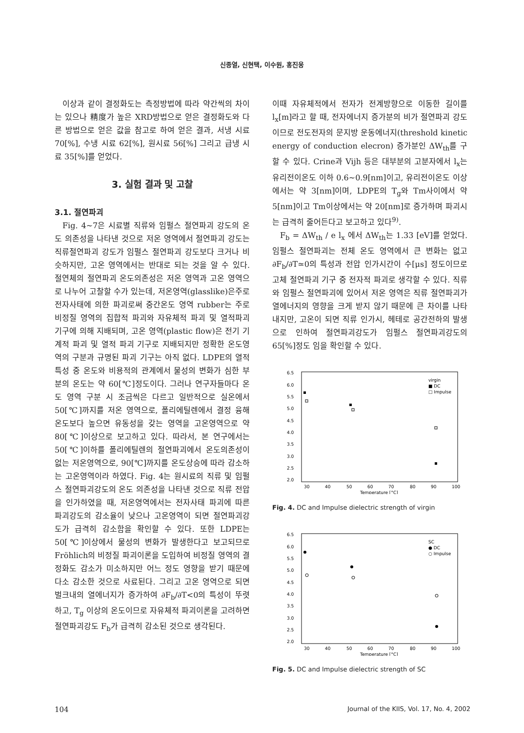신종열, 신현택, 이수원, 홍진웅
이상과 같이 결정화도는 측정방법에 따라 약간씩의 차이는 있으나 精度가 높은 XRD방법으로 얻은 결정화도와 다른 방법으로 얻은 값을 참고로 하여 얻은 결과, 서냉 시료 70[%], 수냉 시료 62[%], 원시료 56[%] 그리고 급냉 시료 35[%]를 얻었다.
3. 실험 결과 및 고찰
3.1. 절연파괴
Fig. 4~7은 시료별 직류와 임펄스 절연파괴 강도의 온도 의존성을 나타낸 것으로 저온 영역에서 절연파괴 강도는 직류절연파괴 강도가 임펄스 절연파괴 강도보다 크거나 비슷하지만, 고온 영역에서는 반대로 되는 것을 알 수 있다. 절연체의 절연파괴 온도의존성은 저온 영역과 고온 영역으로 나누어 고찰할 수가 있는데, 저온영역(glasslike)은주로 전자사태에 의한 파괴로써 중간온도 영역 rubber는 주로 비정질 영역의 집합적 파괴와 자유체적 파괴 및 열적파괴 기구에 의해 지배되며, 고온 영역(plastic flow)은 전기 기계적 파괴 및 열적 파괴 기구로 지배되지만 정확한 온도영역의 구분과 규명된 파괴 기구는 아직 없다. LDPE의 열적 특성 중 온도와 비용적의 관계에서 물성의 변화가 심한 부분의 온도는 약 60[℃]정도이다. 그러나 연구자들마다 온도 영역 구분 시 조금씩은 다르고 일반적으로 실온에서 50[℃]까지를 저온 영역으로, 폴리에틸렌에서 결정 융해 온도보다 높으면 유동성을 갖는 영역을 고온영역으로 약 80[℃]이상으로 보고하고 있다. 따라서, 본 연구에서는 50[℃]이하를 폴리에틸렌의 절연파괴에서 온도의존성이 없는 저온영역으로, 90[℃]까지를 온도상승에 따라 감소하는 고온영역이라 하였다. Fig. 4는 원시료의 직류 및 임펄스 절연파괴강도의 온도 의존성을 나타낸 것으로 직류 전압을 인가하였을 때, 저온영역에서는 전자사태 파괴에 따른 파괴강도의 감소율이 낮으나 고온영역이 되면 절연파괴강도가 급격히 감소함을 확인할 수 있다. 또한 LDPE는 50[℃]이상에서 물성의 변화가 발생한다고 보고되므로 Fröhlich의 비정질 파괴이론을 도입하여 비정질 영역의 결정화도 감소가 미소하지만 어느 정도 영향을 받기 때문에 다소 감소한 것으로 사료된다. 그리고 고온 영역으로 되면 벌크내의 열에너지가 증가하여 ∂F<sub>b</sub>/∂T<0의 특성이 뚜렷하고, T<sub>g</sub> 이상의 온도이므로 자유체적 파괴이론을 고려하면 절연파괴강도 F<sub>b</sub>가 급격히 감소된 것으로 생각된다.
이때 자유체적에서 전자가 전계방향으로 이동한 길이를 l<sub>x</sub>[m]라고 할 때, 전자에너지 증가분의 비가 절연파괴 강도이므로 전도전자의 문지방 운동에너지(threshold kinetic energy of conduction elecron) 증가분인 ΔW<sub>th</sub>를 구할 수 있다. Crine과 Vijh 등은 대부분의 고분자에서 l<sub>x</sub>는 유리전이온도 이하 0.6~0.9[nm]이고, 유리전이온도 이상에서는 약 3[nm]이며, LDPE의 T<sub>g</sub>와 Tm사이에서 약 5[nm]이고 Tm이상에서는 약 20[nm]로 증가하며 파괴시는 급격히 줄어든다고 보고하고 있다<sup>9)</sup>.
F<sub>b</sub> = ΔW<sub>th</sub> / e l<sub>x</sub> 에서 ΔW<sub>th</sub>는 1.33 [eV]를 얻었다. 임펄스 절연파괴는 전체 온도 영역에서 큰 변화는 없고 ∂F<sub>b</sub>/∂T≃0의 특성과 전압 인가시간이 수[μs] 정도이므로 고체 절연파괴 기구 중 전자적 파괴로 생각할 수 있다. 직류와 임펄스 절연파괴에 있어서 저온 영역은 직류 절연파괴가 열에너지의 영향을 크게 받지 않기 때문에 큰 차이를 나타내지만, 고온이 되면 직류 인가시, 헤테로 공간전하의 발생으로 인하여 절연파괴강도가 임펄스 절연파괴강도의 65[%]정도 임을 확인할 수 있다.
6.5
6.0
5.5
5.0
4.5
4.0
3.5
3.0
2.5
2.0
30
40
50
60
70
80
90
100
Temperature [°C]
virgin
■ DC
□ Impulse
Fig. 4. DC and Impulse dielectric strength of virgin
6.5
6.0
5.5
5.0
4.5
4.0
3.5
3.0
2.5
2.0
30
40
50
60
70
80
90
100
Temperature [°C]
SC
● DC
○ Impulse
Fig. 5. DC and Impulse dielectric strength of SC
104 Journal of the KIIS, Vol. 17, No. 4, 2002